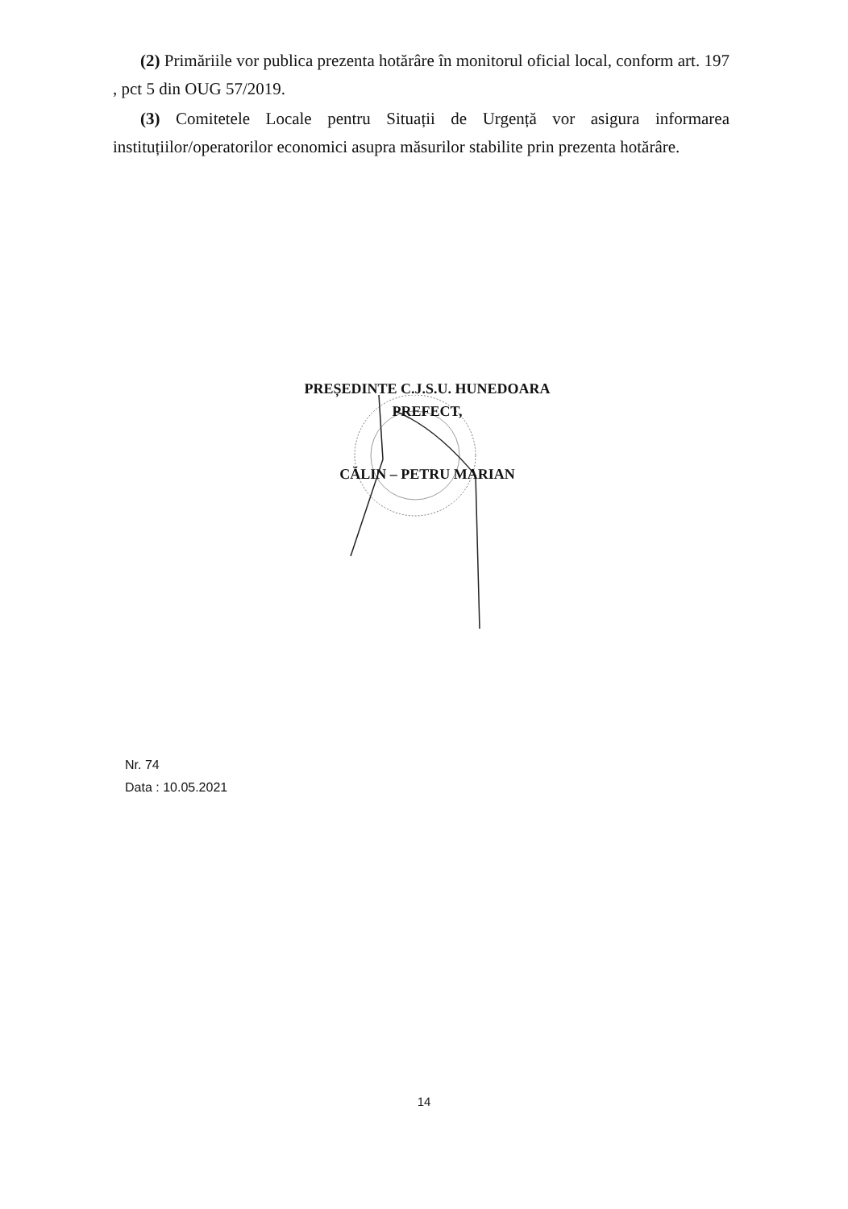(2) Primăriile vor publica prezenta hotărâre în monitorul oficial local, conform art. 197 , pct 5 din OUG 57/2019.
(3) Comitetele Locale pentru Situații de Urgență vor asigura informarea instituțiilor/operatorilor economici asupra măsurilor stabilite prin prezenta hotărâre.
PREȘEDINTE C.J.S.U. HUNEDOARA
PREFECT,
CĂLIN – PETRU MARIAN
Nr. 74
Data : 10.05.2021
14